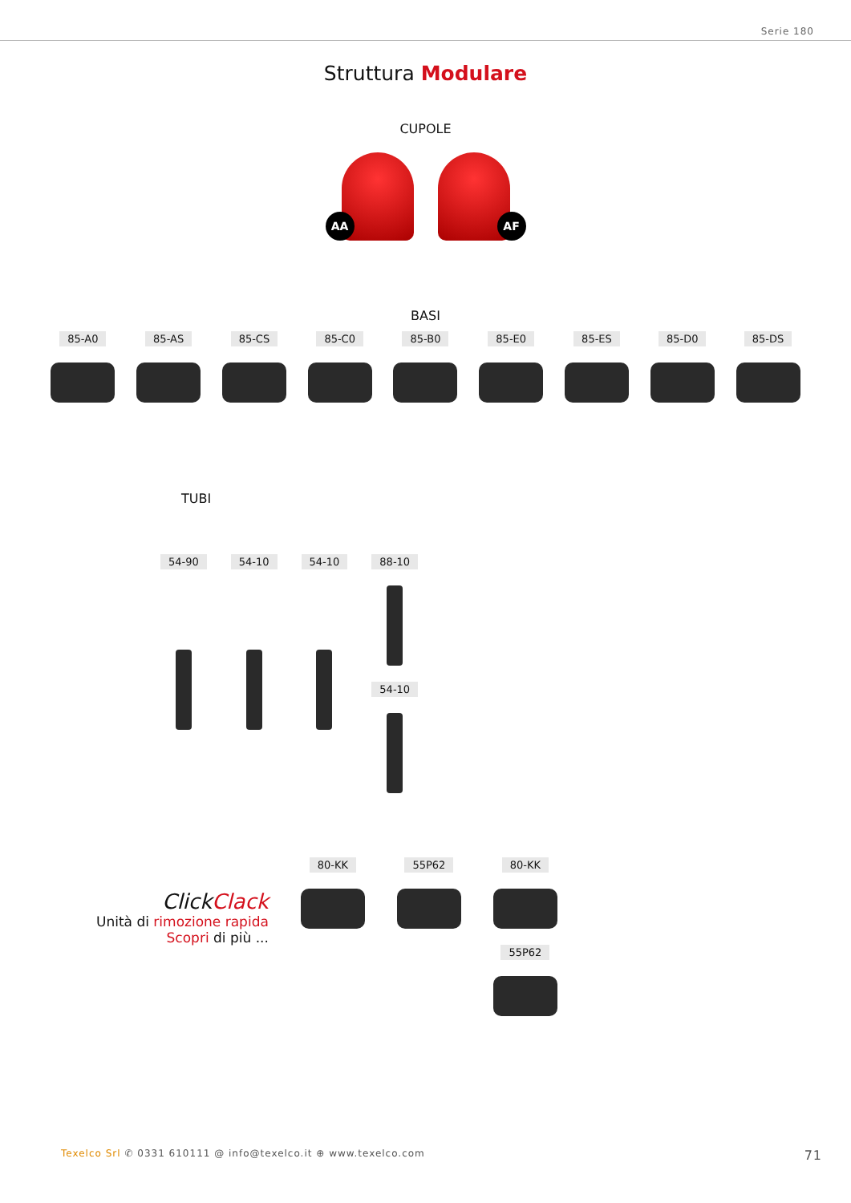Serie 180
Struttura Modulare
CUPOLE
AA AF
BASI
85-A0 85-AS 85-CS 85-C0 85-B0 85-E0 85-ES 85-D0 85-DS
TUBI
54-90 54-10 54-10 88-10
54-10
ClickClack
Unità di rimozione rapida
Scopri di più ...
80-KK 55P62 80-KK
55P62
Texelco Srl ✆ 0331 610111 @ info@texelco.it ⊕ www.texelco.com
71